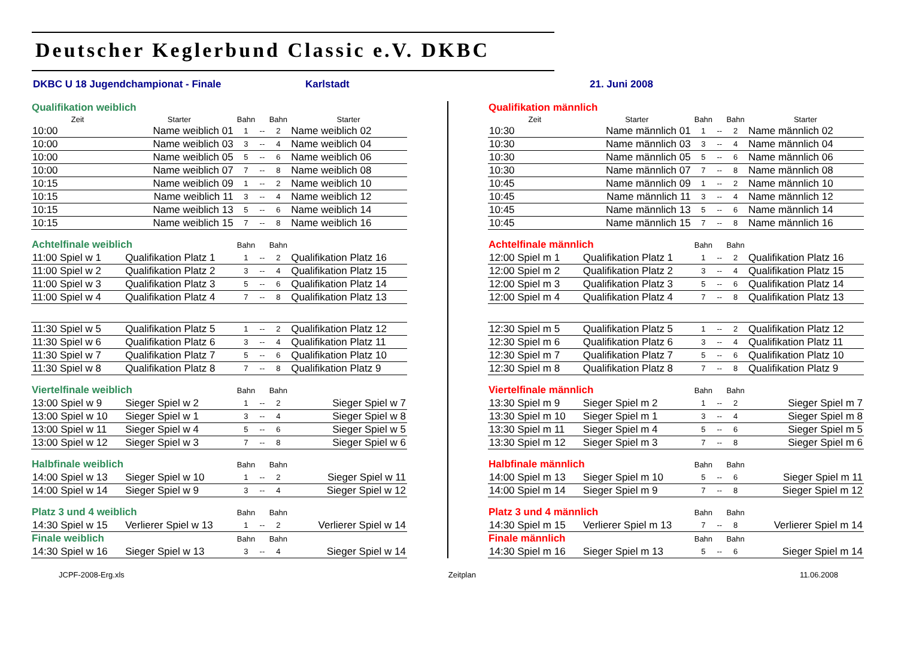Deutscher Keglerbund Classic e.V. DKBC
DKBC U 18 Jugendchampionat - Finale Karlstadt 21. Juni 2008
| Qualifikation weiblich | | | | | |
| --- | --- | --- | --- | --- | --- |
| Zeit | Starter | Bahn | | Bahn | Starter |
| 10:00 | Name weiblich 01 | 1 | -- | 2 | Name weiblich 02 |
| 10:00 | Name weiblich 03 | 3 | -- | 4 | Name weiblich 04 |
| 10:00 | Name weiblich 05 | 5 | -- | 6 | Name weiblich 06 |
| 10:00 | Name weiblich 07 | 7 | -- | 8 | Name weiblich 08 |
| 10:15 | Name weiblich 09 | 1 | -- | 2 | Name weiblich 10 |
| 10:15 | Name weiblich 11 | 3 | -- | 4 | Name weiblich 12 |
| 10:15 | Name weiblich 13 | 5 | -- | 6 | Name weiblich 14 |
| 10:15 | Name weiblich 15 | 7 | -- | 8 | Name weiblich 16 |
| Achtelfinale weiblich | | Bahn | | Bahn | |
| 11:00 Spiel w 1 | Qualifikation Platz 1 | 1 | -- | 2 | Qualifikation Platz 16 |
| 11:00 Spiel w 2 | Qualifikation Platz 2 | 3 | -- | 4 | Qualifikation Platz 15 |
| 11:00 Spiel w 3 | Qualifikation Platz 3 | 5 | -- | 6 | Qualifikation Platz 14 |
| 11:00 Spiel w 4 | Qualifikation Platz 4 | 7 | -- | 8 | Qualifikation Platz 13 |
| 11:30 Spiel w 5 | Qualifikation Platz 5 | 1 | -- | 2 | Qualifikation Platz 12 |
| 11:30 Spiel w 6 | Qualifikation Platz 6 | 3 | -- | 4 | Qualifikation Platz 11 |
| 11:30 Spiel w 7 | Qualifikation Platz 7 | 5 | -- | 6 | Qualifikation Platz 10 |
| 11:30 Spiel w 8 | Qualifikation Platz 8 | 7 | -- | 8 | Qualifikation Platz 9 |
| Viertelfinale weiblich | | Bahn | | Bahn | |
| 13:00 Spiel w 9 | Sieger Spiel w 2 | 1 | -- | 2 | Sieger Spiel w 7 |
| 13:00 Spiel w 10 | Sieger Spiel w 1 | 3 | -- | 4 | Sieger Spiel w 8 |
| 13:00 Spiel w 11 | Sieger Spiel w 4 | 5 | -- | 6 | Sieger Spiel w 5 |
| 13:00 Spiel w 12 | Sieger Spiel w 3 | 7 | -- | 8 | Sieger Spiel w 6 |
| Halbfinale weiblich | | Bahn | | Bahn | |
| 14:00 Spiel w 13 | Sieger Spiel w 10 | 1 | -- | 2 | Sieger Spiel w 11 |
| 14:00 Spiel w 14 | Sieger Spiel w 9 | 3 | -- | 4 | Sieger Spiel w 12 |
| Platz 3 und 4 weiblich | | Bahn | | Bahn | |
| 14:30 Spiel w 15 | Verlierer Spiel w 13 | 1 | -- | 2 | Verlierer Spiel w 14 |
| Finale weiblich | | Bahn | | Bahn | |
| 14:30 Spiel w 16 | Sieger Spiel w 13 | 3 | -- | 4 | Sieger Spiel w 14 |
| Qualifikation männlich | | | | | |
| --- | --- | --- | --- | --- | --- |
| Zeit | Starter | Bahn | | Bahn | Starter |
| 10:30 | Name männlich 01 | 1 | -- | 2 | Name männlich 02 |
| 10:30 | Name männlich 03 | 3 | -- | 4 | Name männlich 04 |
| 10:30 | Name männlich 05 | 5 | -- | 6 | Name männlich 06 |
| 10:30 | Name männlich 07 | 7 | -- | 8 | Name männlich 08 |
| 10:45 | Name männlich 09 | 1 | -- | 2 | Name männlich 10 |
| 10:45 | Name männlich 11 | 3 | -- | 4 | Name männlich 12 |
| 10:45 | Name männlich 13 | 5 | -- | 6 | Name männlich 14 |
| 10:45 | Name männlich 15 | 7 | -- | 8 | Name männlich 16 |
| Achtelfinale männlich | | Bahn | | Bahn | |
| 12:00 Spiel m 1 | Qualifikation Platz 1 | 1 | -- | 2 | Qualifikation Platz 16 |
| 12:00 Spiel m 2 | Qualifikation Platz 2 | 3 | -- | 4 | Qualifikation Platz 15 |
| 12:00 Spiel m 3 | Qualifikation Platz 3 | 5 | -- | 6 | Qualifikation Platz 14 |
| 12:00 Spiel m 4 | Qualifikation Platz 4 | 7 | -- | 8 | Qualifikation Platz 13 |
| 12:30 Spiel m 5 | Qualifikation Platz 5 | 1 | -- | 2 | Qualifikation Platz 12 |
| 12:30 Spiel m 6 | Qualifikation Platz 6 | 3 | -- | 4 | Qualifikation Platz 11 |
| 12:30 Spiel m 7 | Qualifikation Platz 7 | 5 | -- | 6 | Qualifikation Platz 10 |
| 12:30 Spiel m 8 | Qualifikation Platz 8 | 7 | -- | 8 | Qualifikation Platz 9 |
| Viertelfinale männlich | | Bahn | | Bahn | |
| 13:30 Spiel m 9 | Sieger Spiel m 2 | 1 | -- | 2 | Sieger Spiel m 7 |
| 13:30 Spiel m 10 | Sieger Spiel m 1 | 3 | -- | 4 | Sieger Spiel m 8 |
| 13:30 Spiel m 11 | Sieger Spiel m 4 | 5 | -- | 6 | Sieger Spiel m 5 |
| 13:30 Spiel m 12 | Sieger Spiel m 3 | 7 | -- | 8 | Sieger Spiel m 6 |
| Halbfinale männlich | | Bahn | | Bahn | |
| 14:00 Spiel m 13 | Sieger Spiel m 10 | 5 | -- | 6 | Sieger Spiel m 11 |
| 14:00 Spiel m 14 | Sieger Spiel m 9 | 7 | -- | 8 | Sieger Spiel m 12 |
| Platz 3 und 4 männlich | | Bahn | | Bahn | |
| 14:30 Spiel m 15 | Verlierer Spiel m 13 | 7 | -- | 8 | Verlierer Spiel m 14 |
| Finale männlich | | Bahn | | Bahn | |
| 14:30 Spiel m 16 | Sieger Spiel m 13 | 5 | -- | 6 | Sieger Spiel m 14 |
JCPF-2008-Erg.xls Zeitplan 11.06.2008